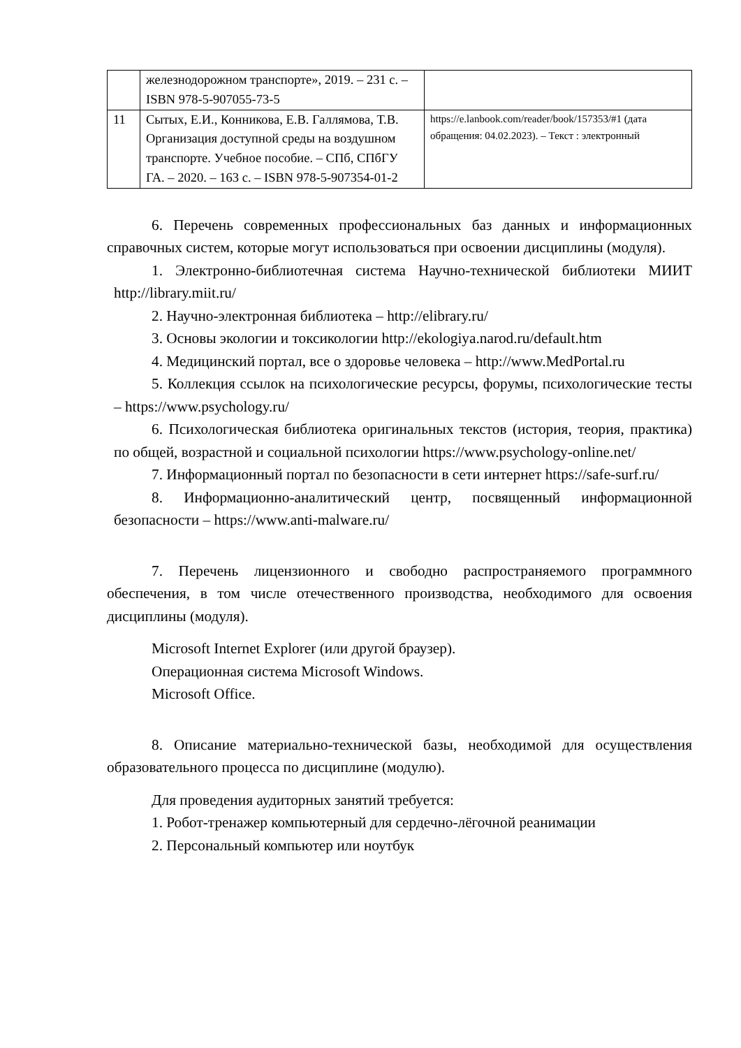| | железнодорожном транспорте», 2019. – 231 с. – ISBN 978-5-907055-73-5 | |
| 11 | Сытых, Е.И., Конникова, Е.В. Галлямова, Т.В. Организация доступной среды на воздушном транспорте. Учебное пособие. – СПб, СПбГУ ГА. – 2020. – 163 с. – ISBN 978-5-907354-01-2 | https://e.lanbook.com/reader/book/157353/#1 (дата обращения: 04.02.2023). – Текст : электронный |
6. Перечень современных профессиональных баз данных и информационных справочных систем, которые могут использоваться при освоении дисциплины (модуля).
1. Электронно-библиотечная система Научно-технической библиотеки МИИТ http://library.miit.ru/
2. Научно-электронная библиотека – http://elibrary.ru/
3. Основы экологии и токсикологии http://ekologiya.narod.ru/default.htm
4. Медицинский портал, все о здоровье человека – http://www.MedPortal.ru
5. Коллекция ссылок на психологические ресурсы, форумы, психологические тесты – https://www.psychology.ru/
6. Психологическая библиотека оригинальных текстов (история, теория, практика) по общей, возрастной и социальной психологии https://www.psychology-online.net/
7. Информационный портал по безопасности в сети интернет https://safe-surf.ru/
8. Информационно-аналитический центр, посвященный информационной безопасности – https://www.anti-malware.ru/
7. Перечень лицензионного и свободно распространяемого программного обеспечения, в том числе отечественного производства, необходимого для освоения дисциплины (модуля).
Microsoft Internet Explorer (или другой браузер).
Операционная система Microsoft Windows.
Microsoft Office.
8. Описание материально-технической базы, необходимой для осуществления образовательного процесса по дисциплине (модулю).
Для проведения аудиторных занятий требуется:
1. Робот-тренажер компьютерный для сердечно-лёгочной реанимации
2. Персональный компьютер или ноутбук